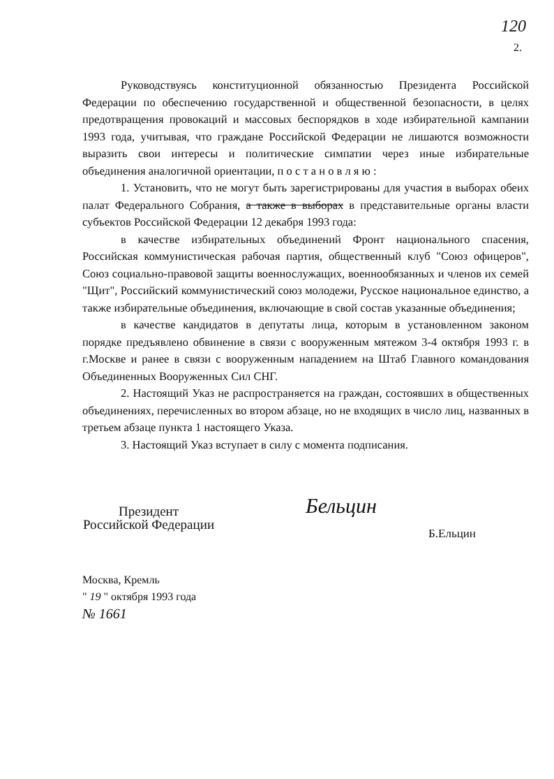120
2.
Руководствуясь конституционной обязанностью Президента Российской Федерации по обеспечению государственной и общественной безопасности, в целях предотвращения провокаций и массовых беспорядков в ходе избирательной кампании 1993 года, учитывая, что граждане Российской Федерации не лишаются возможности выразить свои интересы и политические симпатии через иные избирательные объединения аналогичной ориентации, п о с т а н о в л я ю :
1. Установить, что не могут быть зарегистрированы для участия в выборах обеих палат Федерального Собрания, а также в выборах в представительные органы власти субъектов Российской Федерации 12 декабря 1993 года:
в качестве избирательных объединений Фронт национального спасения, Российская коммунистическая рабочая партия, общественный клуб "Союз офицеров", Союз социально-правовой защиты военнослужащих, военнообязанных и членов их семей "Щит", Российский коммунистический союз молодежи, Русское национальное единство, а также избирательные объединения, включающие в свой состав указанные объединения;
в качестве кандидатов в депутаты лица, которым в установленном законом порядке предъявлено обвинение в связи с вооруженным мятежом 3-4 октября 1993 г. в г.Москве и ранее в связи с вооруженным нападением на Штаб Главного командования Объединенных Вооруженных Сил СНГ.
2. Настоящий Указ не распространяется на граждан, состоявших в общественных объединениях, перечисленных во втором абзаце, но не входящих в число лиц, названных в третьем абзаце пункта 1 настоящего Указа.
3. Настоящий Указ вступает в силу с момента подписания.
Президент
Российской Федерации
Бельцин
Б.Ельцин
Москва, Кремль
" 19 " октября 1993 года
№ 1661